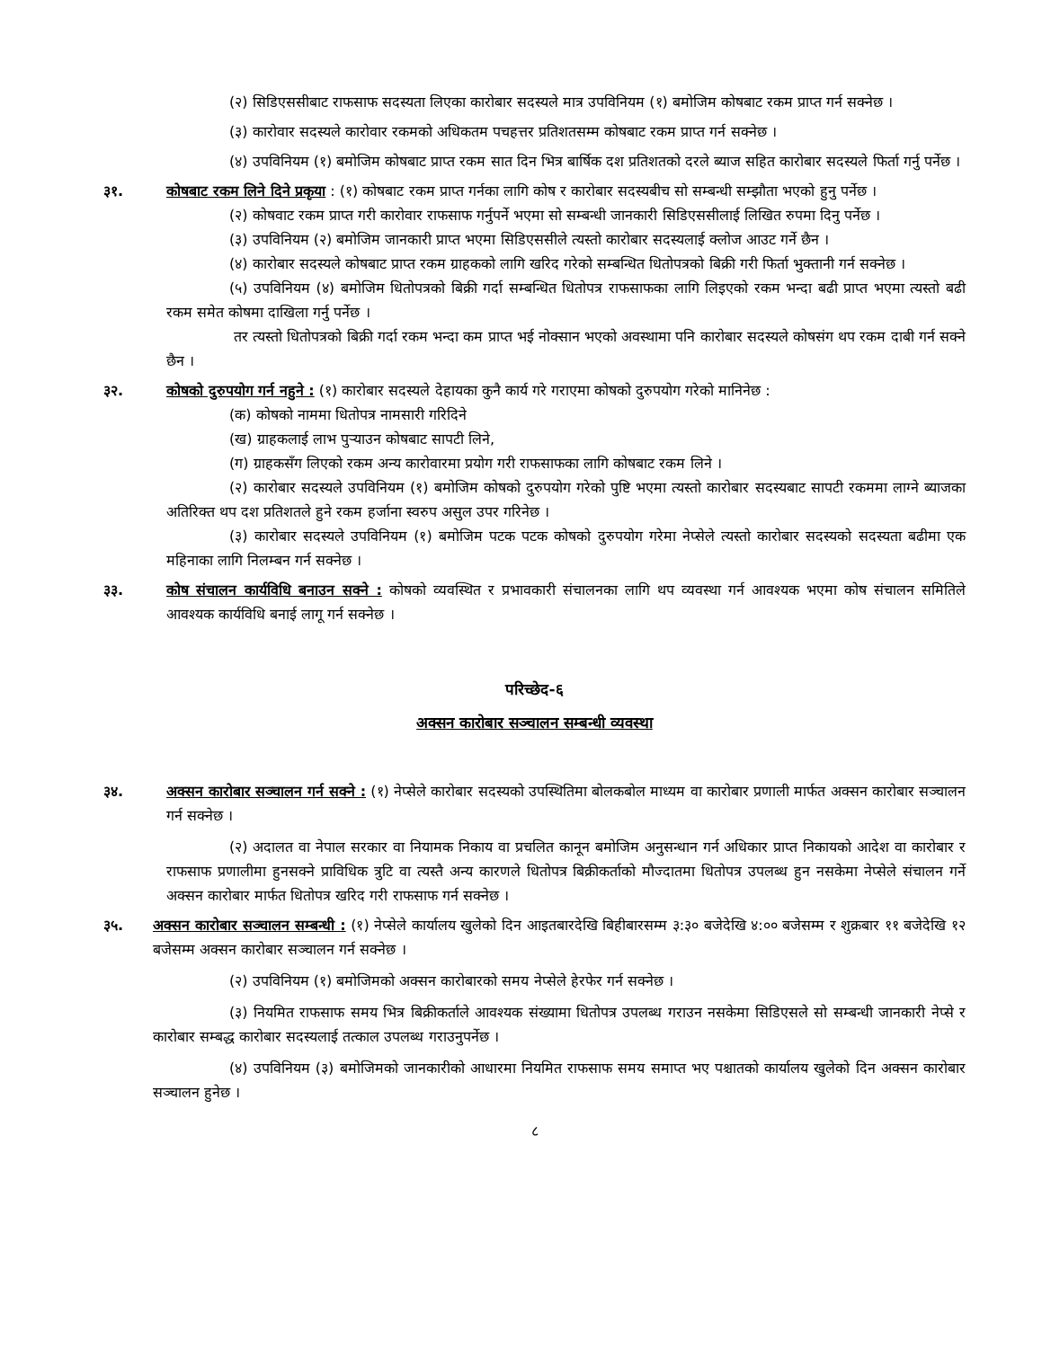(२) सिडिएससीबाट राफसाफ सदस्यता लिएका कारोबार सदस्यले मात्र उपविनियम (१) बमोजिम कोषबाट रकम प्राप्त गर्न सक्नेछ ।
(३) कारोवार सदस्यले कारोवार रकमको अधिकतम पचहत्तर प्रतिशतसम्म कोषबाट रकम प्राप्त गर्न सक्नेछ ।
(४) उपविनियम (१) बमोजिम कोषबाट प्राप्त रकम सात दिन भित्र बार्षिक दश प्रतिशतको दरले ब्याज सहित कारोबार सदस्यले फिर्ता गर्नु पर्नेछ ।
३१. कोषबाट रकम लिने दिने प्रकृया : (१) कोषबाट रकम प्राप्त गर्नका लागि कोष र कारोबार सदस्यबीच सो सम्बन्धी सम्झौता भएको हुनु पर्नेछ ।
(२) कोषवाट रकम प्राप्त गरी कारोवार राफसाफ गर्नुपर्ने भएमा सो सम्बन्धी जानकारी सिडिएससीलाई लिखित रुपमा दिनु पर्नेछ ।
(३) उपविनियम (२) बमोजिम जानकारी प्राप्त भएमा सिडिएससीले त्यस्तो कारोबार सदस्यलाई क्लोज आउट गर्ने छैन ।
(४) कारोबार सदस्यले कोषबाट प्राप्त रकम ग्राहकको लागि खरिद गरेको सम्बन्धित धितोपत्रको बिक्री गरी फिर्ता भुक्तानी गर्न सक्नेछ ।
(५) उपविनियम (४) बमोजिम धितोपत्रको बिक्री गर्दा सम्बन्धित धितोपत्र राफसाफका लागि लिइएको रकम भन्दा बढी प्राप्त भएमा त्यस्तो बढी रकम समेत कोषमा दाखिला गर्नु पर्नेछ ।
तर त्यस्तो धितोपत्रको बिक्री गर्दा रकम भन्दा कम प्राप्त भई नोक्सान भएको अवस्थामा पनि कारोबार सदस्यले कोषसंग थप रकम दाबी गर्न सक्ने छैन ।
३२. कोषको दुरुपयोग गर्न नहुने : (१) कारोबार सदस्यले देहायका कुनै कार्य गरे गराएमा कोषको दुरुपयोग गरेको मानिनेछ :
(क) कोषको नाममा धितोपत्र नामसारी गरिदिने
(ख) ग्राहकलाई लाभ पुऱ्याउन कोषबाट सापटी लिने,
(ग) ग्राहकसँग लिएको रकम अन्य कारोवारमा प्रयोग गरी राफसाफका लागि कोषबाट रकम लिने ।
(२) कारोबार सदस्यले उपविनियम (१) बमोजिम कोषको दुरुपयोग गरेको पुष्टि भएमा त्यस्तो कारोबार सदस्यबाट सापटी रकममा लाग्ने ब्याजका अतिरिक्त थप दश प्रतिशतले हुने रकम हर्जाना स्वरुप असुल उपर गरिनेछ ।
(३) कारोबार सदस्यले उपविनियम (१) बमोजिम पटक पटक कोषको दुरुपयोग गरेमा नेप्सेले त्यस्तो कारोबार सदस्यको सदस्यता बढीमा एक महिनाका लागि निलम्बन गर्न सक्नेछ ।
३३. कोष संचालन कार्यविधि बनाउन सक्ने : कोषको व्यवस्थित र प्रभावकारी संचालनका लागि थप व्यवस्था गर्न आवश्यक भएमा कोष संचालन समितिले आवश्यक कार्यविधि बनाई लागू गर्न सक्नेछ ।
परिच्छेद-६
अक्सन कारोबार सञ्चालन सम्बन्धी व्यवस्था
३४. अक्सन कारोबार सञ्चालन गर्न सक्ने : (१) नेप्सेले कारोबार सदस्यको उपस्थितिमा बोलकबोल माध्यम वा कारोबार प्रणाली मार्फत अक्सन कारोबार सञ्चालन गर्न सक्नेछ ।
(२) अदालत वा नेपाल सरकार वा नियामक निकाय वा प्रचलित कानून बमोजिम अनुसन्धान गर्न अधिकार प्राप्त निकायको आदेश वा कारोबार र राफसाफ प्रणालीमा हुनसक्ने प्राविधिक त्रुटि वा त्यस्तै अन्य कारणले धितोपत्र बिक्रीकर्ताको मौज्दातमा धितोपत्र उपलब्ध हुन नसकेमा नेप्सेले संचालन गर्ने अक्सन कारोबार मार्फत धितोपत्र खरिद गरी राफसाफ गर्न सक्नेछ ।
३५. अक्सन कारोबार सञ्चालन सम्बन्धी : (१) नेप्सेले कार्यालय खुलेको दिन आइतबारदेखि बिहीबारसम्म ३:३० बजेदेखि ४:०० बजेसम्म र शुक्रबार ११ बजेदेखि १२ बजेसम्म अक्सन कारोबार सञ्चालन गर्न सक्नेछ ।
(२) उपविनियम (१) बमोजिमको अक्सन कारोबारको समय नेप्सेले हेरफेर गर्न सक्नेछ ।
(३) नियमित राफसाफ समय भित्र बिक्रीकर्ताले आवश्यक संख्यामा धितोपत्र उपलब्ध गराउन नसकेमा सिडिएसले सो सम्बन्धी जानकारी नेप्से र कारोबार सम्बद्ध कारोबार सदस्यलाई तत्काल उपलब्ध गराउनुपर्नेछ ।
(४) उपविनियम (३) बमोजिमको जानकारीको आधारमा नियमित राफसाफ समय समाप्त भए पश्चातको कार्यालय खुलेको दिन अक्सन कारोबार सञ्चालन हुनेछ ।
८